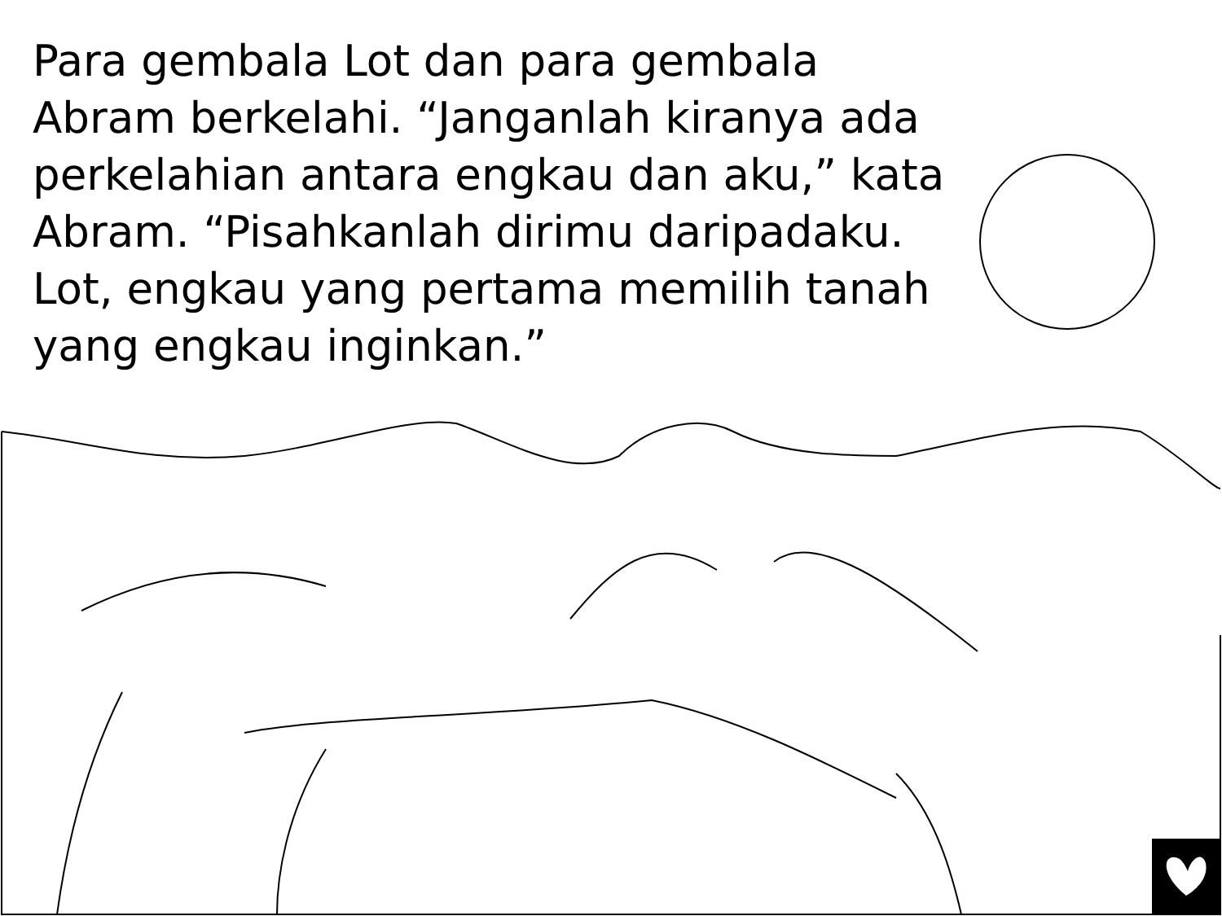Para gembala Lot dan para gembala Abram berkelahi. “Janganlah kiranya ada perkelahian antara engkau dan aku,” kata Abram. “Pisahkanlah dirimu daripadaku. Lot, engkau yang pertama memilih tanah yang engkau inginkan.”